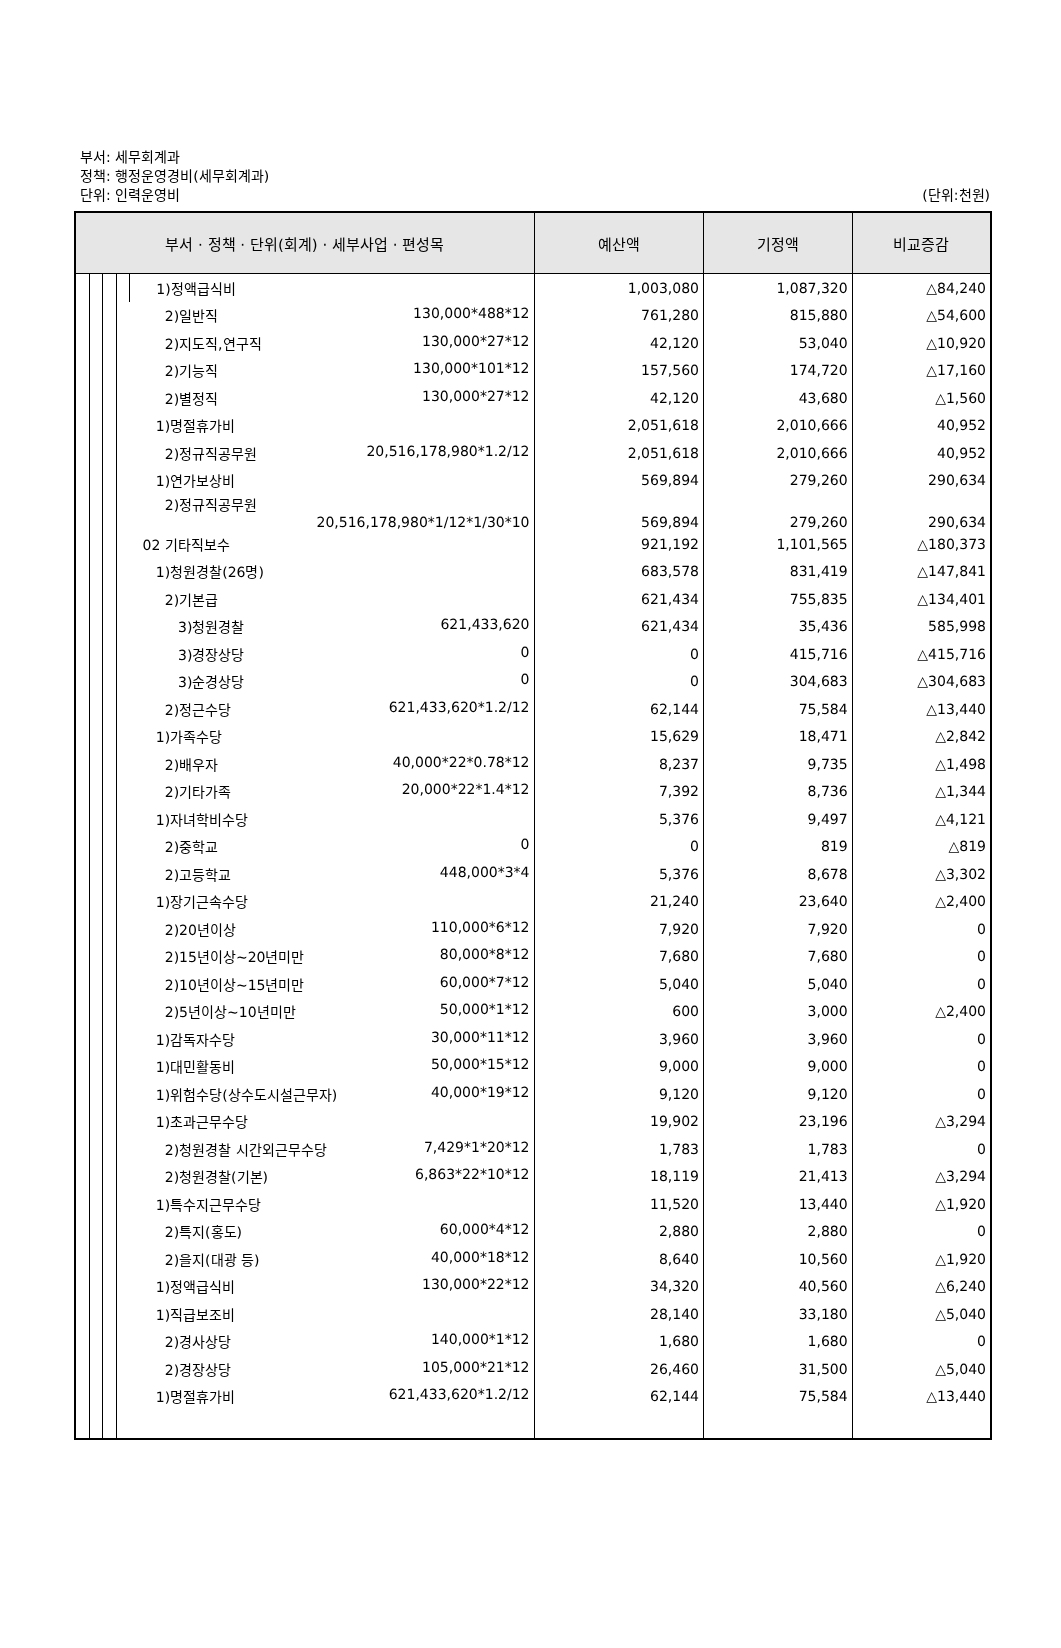부서: 세무회계과
정책: 행정운영경비(세무회계과)
단위: 인력운영비 (단위:천원)
| 부서 · 정책 · 단위(회계) · 세부사업 · 편성목 | | | | | 예산액 | 기정액 | 비교증감 |
| --- | --- | --- | --- | --- | --- | --- | --- |
| | | | | 1)정액급식비 | 1,003,080 | 1,087,320 | △84,240 |
| | | | | 2)일반직 130,000*488*12 | 761,280 | 815,880 | △54,600 |
| | | | | 2)지도직,연구직 130,000*27*12 | 42,120 | 53,040 | △10,920 |
| | | | | 2)기능직 130,000*101*12 | 157,560 | 174,720 | △17,160 |
| | | | | 2)별정직 130,000*27*12 | 42,120 | 43,680 | △1,560 |
| | | | | 1)명절휴가비 | 2,051,618 | 2,010,666 | 40,952 |
| | | | | 2)정규직공무원 20,516,178,980*1.2/12 | 2,051,618 | 2,010,666 | 40,952 |
| | | | | 1)연가보상비 | 569,894 | 279,260 | 290,634 |
| | | | | 2)정규직공무원 20,516,178,980*1/12*1/30*10 | 569,894 | 279,260 | 290,634 |
| | | | | 02 기타직보수 | 921,192 | 1,101,565 | △180,373 |
| | | | | 1)청원경찰(26명) | 683,578 | 831,419 | △147,841 |
| | | | | 2)기본급 | 621,434 | 755,835 | △134,401 |
| | | | | 3)청원경찰 621,433,620 | 621,434 | 35,436 | 585,998 |
| | | | | 3)경장상당 0 | 0 | 415,716 | △415,716 |
| | | | | 3)순경상당 0 | 0 | 304,683 | △304,683 |
| | | | | 2)정근수당 621,433,620*1.2/12 | 62,144 | 75,584 | △13,440 |
| | | | | 1)가족수당 | 15,629 | 18,471 | △2,842 |
| | | | | 2)배우자 40,000*22*0.78*12 | 8,237 | 9,735 | △1,498 |
| | | | | 2)기타가족 20,000*22*1.4*12 | 7,392 | 8,736 | △1,344 |
| | | | | 1)자녀학비수당 | 5,376 | 9,497 | △4,121 |
| | | | | 2)중학교 0 | 0 | 819 | △819 |
| | | | | 2)고등학교 448,000*3*4 | 5,376 | 8,678 | △3,302 |
| | | | | 1)장기근속수당 | 21,240 | 23,640 | △2,400 |
| | | | | 2)20년이상 110,000*6*12 | 7,920 | 7,920 | 0 |
| | | | | 2)15년이상~20년미만 80,000*8*12 | 7,680 | 7,680 | 0 |
| | | | | 2)10년이상~15년미만 60,000*7*12 | 5,040 | 5,040 | 0 |
| | | | | 2)5년이상~10년미만 50,000*1*12 | 600 | 3,000 | △2,400 |
| | | | | 1)감독자수당 30,000*11*12 | 3,960 | 3,960 | 0 |
| | | | | 1)대민활동비 50,000*15*12 | 9,000 | 9,000 | 0 |
| | | | | 1)위험수당(상수도시설근무자) 40,000*19*12 | 9,120 | 9,120 | 0 |
| | | | | 1)초과근무수당 | 19,902 | 23,196 | △3,294 |
| | | | | 2)청원경찰 시간외근무수당 7,429*1*20*12 | 1,783 | 1,783 | 0 |
| | | | | 2)청원경찰(기본) 6,863*22*10*12 | 18,119 | 21,413 | △3,294 |
| | | | | 1)특수지근무수당 | 11,520 | 13,440 | △1,920 |
| | | | | 2)특지(홍도) 60,000*4*12 | 2,880 | 2,880 | 0 |
| | | | | 2)을지(대광 등) 40,000*18*12 | 8,640 | 10,560 | △1,920 |
| | | | | 1)정액급식비 130,000*22*12 | 34,320 | 40,560 | △6,240 |
| | | | | 1)직급보조비 | 28,140 | 33,180 | △5,040 |
| | | | | 2)경사상당 140,000*1*12 | 1,680 | 1,680 | 0 |
| | | | | 2)경장상당 105,000*21*12 | 26,460 | 31,500 | △5,040 |
| | | | | 1)명절휴가비 621,433,620*1.2/12 | 62,144 | 75,584 | △13,440 |